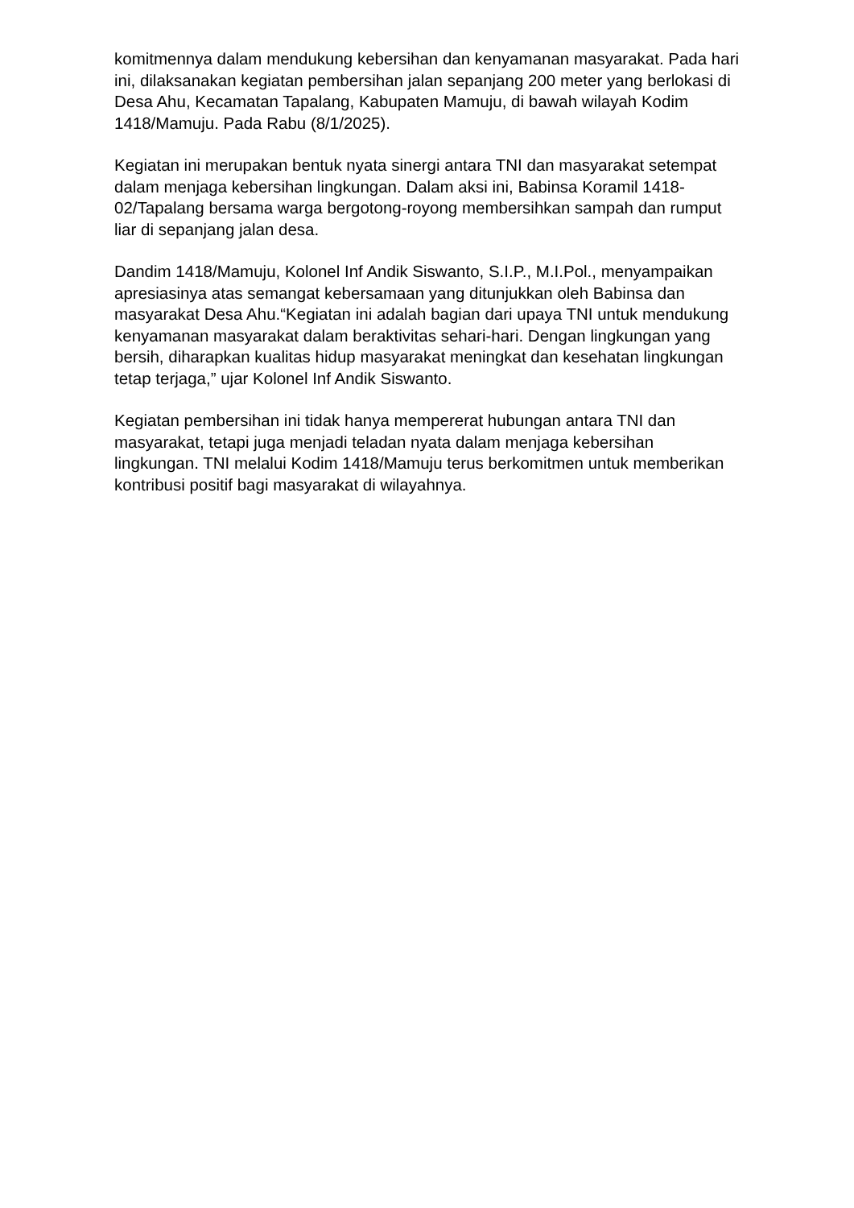komitmennya dalam mendukung kebersihan dan kenyamanan masyarakat. Pada hari ini, dilaksanakan kegiatan pembersihan jalan sepanjang 200 meter yang berlokasi di Desa Ahu, Kecamatan Tapalang, Kabupaten Mamuju, di bawah wilayah Kodim 1418/Mamuju. Pada Rabu (8/1/2025).
Kegiatan ini merupakan bentuk nyata sinergi antara TNI dan masyarakat setempat dalam menjaga kebersihan lingkungan. Dalam aksi ini, Babinsa Koramil 1418-02/Tapalang bersama warga bergotong-royong membersihkan sampah dan rumput liar di sepanjang jalan desa.
Dandim 1418/Mamuju, Kolonel Inf Andik Siswanto, S.I.P., M.I.Pol., menyampaikan apresiasinya atas semangat kebersamaan yang ditunjukkan oleh Babinsa dan masyarakat Desa Ahu.“Kegiatan ini adalah bagian dari upaya TNI untuk mendukung kenyamanan masyarakat dalam beraktivitas sehari-hari. Dengan lingkungan yang bersih, diharapkan kualitas hidup masyarakat meningkat dan kesehatan lingkungan tetap terjaga,” ujar Kolonel Inf Andik Siswanto.
Kegiatan pembersihan ini tidak hanya mempererat hubungan antara TNI dan masyarakat, tetapi juga menjadi teladan nyata dalam menjaga kebersihan lingkungan. TNI melalui Kodim 1418/Mamuju terus berkomitmen untuk memberikan kontribusi positif bagi masyarakat di wilayahnya.